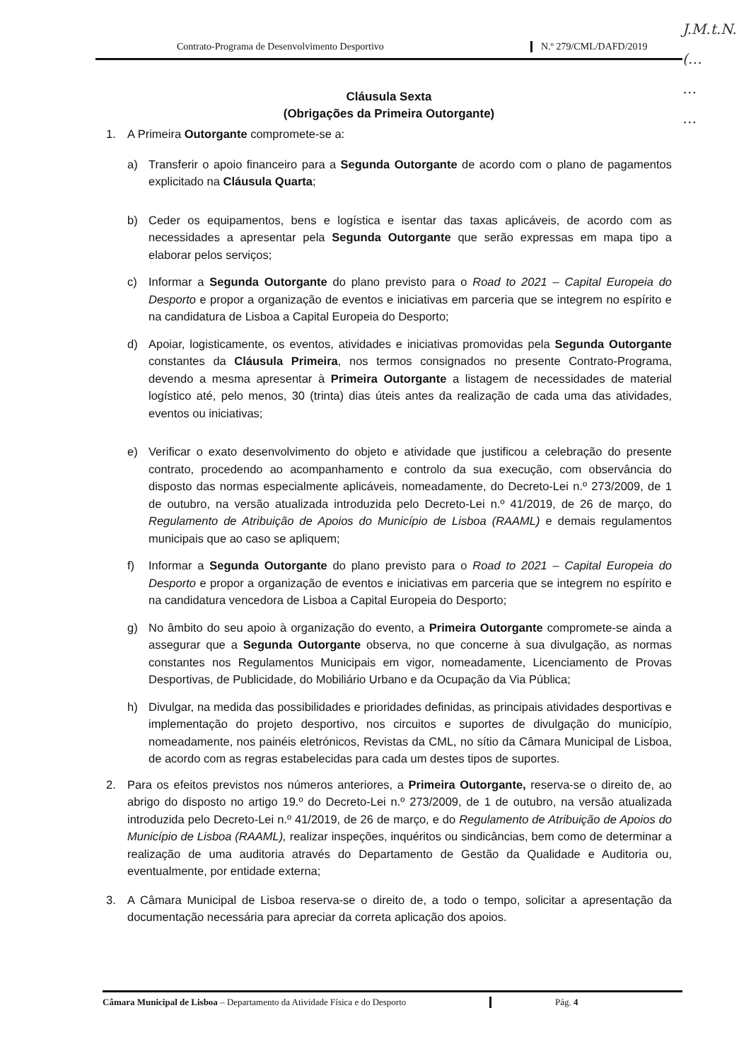Contrato-Programa de Desenvolvimento Desportivo
N.º 279/CML/DAFD/2019
J.M.t.N.
(…
…
…
Cláusula Sexta
(Obrigações da Primeira Outorgante)
1. A Primeira Outorgante compromete-se a:
a) Transferir o apoio financeiro para a Segunda Outorgante de acordo com o plano de pagamentos explicitado na Cláusula Quarta;
b) Ceder os equipamentos, bens e logística e isentar das taxas aplicáveis, de acordo com as necessidades a apresentar pela Segunda Outorgante que serão expressas em mapa tipo a elaborar pelos serviços;
c) Informar a Segunda Outorgante do plano previsto para o Road to 2021 – Capital Europeia do Desporto e propor a organização de eventos e iniciativas em parceria que se integrem no espírito e na candidatura de Lisboa a Capital Europeia do Desporto;
d) Apoiar, logisticamente, os eventos, atividades e iniciativas promovidas pela Segunda Outorgante constantes da Cláusula Primeira, nos termos consignados no presente Contrato-Programa, devendo a mesma apresentar à Primeira Outorgante a listagem de necessidades de material logístico até, pelo menos, 30 (trinta) dias úteis antes da realização de cada uma das atividades, eventos ou iniciativas;
e) Verificar o exato desenvolvimento do objeto e atividade que justificou a celebração do presente contrato, procedendo ao acompanhamento e controlo da sua execução, com observância do disposto das normas especialmente aplicáveis, nomeadamente, do Decreto-Lei n.º 273/2009, de 1 de outubro, na versão atualizada introduzida pelo Decreto-Lei n.º 41/2019, de 26 de março, do Regulamento de Atribuição de Apoios do Município de Lisboa (RAAML) e demais regulamentos municipais que ao caso se apliquem;
f) Informar a Segunda Outorgante do plano previsto para o Road to 2021 – Capital Europeia do Desporto e propor a organização de eventos e iniciativas em parceria que se integrem no espírito e na candidatura vencedora de Lisboa a Capital Europeia do Desporto;
g) No âmbito do seu apoio à organização do evento, a Primeira Outorgante compromete-se ainda a assegurar que a Segunda Outorgante observa, no que concerne à sua divulgação, as normas constantes nos Regulamentos Municipais em vigor, nomeadamente, Licenciamento de Provas Desportivas, de Publicidade, do Mobiliário Urbano e da Ocupação da Via Pública;
h) Divulgar, na medida das possibilidades e prioridades definidas, as principais atividades desportivas e implementação do projeto desportivo, nos circuitos e suportes de divulgação do município, nomeadamente, nos painéis eletrónicos, Revistas da CML, no sítio da Câmara Municipal de Lisboa, de acordo com as regras estabelecidas para cada um destes tipos de suportes.
2. Para os efeitos previstos nos números anteriores, a Primeira Outorgante, reserva-se o direito de, ao abrigo do disposto no artigo 19.º do Decreto-Lei n.º 273/2009, de 1 de outubro, na versão atualizada introduzida pelo Decreto-Lei n.º 41/2019, de 26 de março, e do Regulamento de Atribuição de Apoios do Município de Lisboa (RAAML), realizar inspeções, inquéritos ou sindicâncias, bem como de determinar a realização de uma auditoria através do Departamento de Gestão da Qualidade e Auditoria ou, eventualmente, por entidade externa;
3. A Câmara Municipal de Lisboa reserva-se o direito de, a todo o tempo, solicitar a apresentação da documentação necessária para apreciar da correta aplicação dos apoios.
Câmara Municipal de Lisboa – Departamento da Atividade Física e do Desporto
Pág. 4